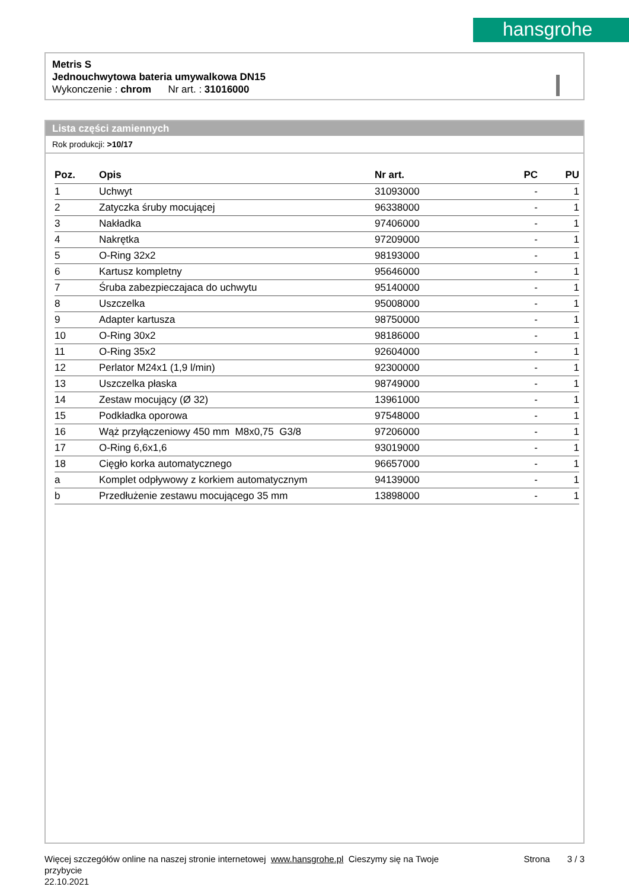hansgrohe
Metris S
Jednouchwytowa bateria umywalkowa DN15
Wykonczenie : chrom Nr art. : 31016000
Lista części zamiennych
Rok produkcji: >10/17
| Poz. | Opis | Nr art. | PC | PU |
| --- | --- | --- | --- | --- |
| 1 | Uchwyt | 31093000 | - | 1 |
| 2 | Zatyczka śruby mocującej | 96338000 | - | 1 |
| 3 | Nakładka | 97406000 | - | 1 |
| 4 | Nakrętka | 97209000 | - | 1 |
| 5 | O-Ring 32x2 | 98193000 | - | 1 |
| 6 | Kartusz kompletny | 95646000 | - | 1 |
| 7 | Śruba zabezpieczajaca do uchwytu | 95140000 | - | 1 |
| 8 | Uszczelka | 95008000 | - | 1 |
| 9 | Adapter kartusza | 98750000 | - | 1 |
| 10 | O-Ring 30x2 | 98186000 | - | 1 |
| 11 | O-Ring 35x2 | 92604000 | - | 1 |
| 12 | Perlator M24x1 (1,9 l/min) | 92300000 | - | 1 |
| 13 | Uszczelka płaska | 98749000 | - | 1 |
| 14 | Zestaw mocujący (Ø 32) | 13961000 | - | 1 |
| 15 | Podkładka oporowa | 97548000 | - | 1 |
| 16 | Wąż przyłączeniowy 450 mm M8x0,75 G3/8 | 97206000 | - | 1 |
| 17 | O-Ring 6,6x1,6 | 93019000 | - | 1 |
| 18 | Cięgło korka automatycznego | 96657000 | - | 1 |
| a | Komplet odpływowy z korkiem automatycznym | 94139000 | - | 1 |
| b | Przedłużenie zestawu mocującego 35 mm | 13898000 | - | 1 |
Więcej szczegółów online na naszej stronie internetowej www.hansgrohe.pl Cieszymy się na Twoje przybycie
22.10.2021
Strona 3 / 3